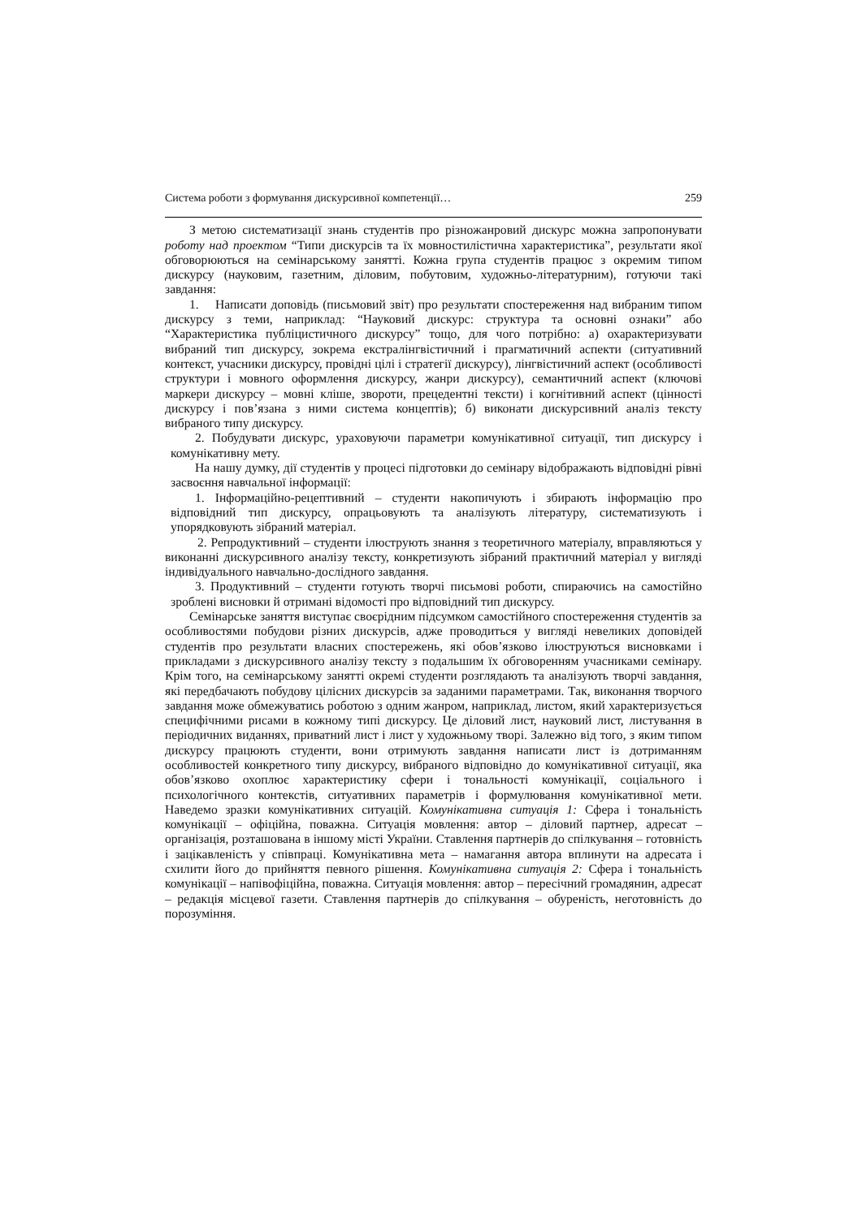Система роботи з формування дискурсивної компетенції… 259
З метою систематизації знань студентів про різножанровий дискурс можна запропонувати роботу над проектом “Типи дискурсів та їх мовностилістична характеристика”, результати якої обговорюються на семінарському занятті. Кожна група студентів працює з окремим типом дискурсу (науковим, газетним, діловим, побутовим, художньо-літературним), готуючи такі завдання:
1. Написати доповідь (письмовий звіт) про результати спостереження над вибраним типом дискурсу з теми, наприклад: “Науковий дискурс: структура та основні ознаки” або “Характеристика публіцистичного дискурсу” тощо, для чого потрібно: а) охарактеризувати вибраний тип дискурсу, зокрема екстралінгвістичний і прагматичний аспекти (ситуативний контекст, учасники дискурсу, провідні цілі і стратегії дискурсу), лінгвістичний аспект (особливості структури і мовного оформлення дискурсу, жанри дискурсу), семантичний аспект (ключові маркери дискурсу – мовні кліше, звороти, прецедентні тексти) і когнітивний аспект (цінності дискурсу і пов’язана з ними система концептів); б) виконати дискурсивний аналіз тексту вибраного типу дискурсу.
2. Побудувати дискурс, ураховуючи параметри комунікативної ситуації, тип дискурсу і комунікативну мету.
На нашу думку, дії студентів у процесі підготовки до семінару відображають відповідні рівні засвоєння навчальної інформації:
1. Інформаційно-рецептивний – студенти накопичують і збирають інформацію про відповідний тип дискурсу, опрацьовують та аналізують літературу, систематизують і упорядковують зібраний матеріал.
2. Репродуктивний – студенти ілюструють знання з теоретичного матеріалу, вправляються у виконанні дискурсивного аналізу тексту, конкретизують зібраний практичний матеріал у вигляді індивідуального навчально-дослідного завдання.
3. Продуктивний – студенти готують творчі письмові роботи, спираючись на самостійно зроблені висновки й отримані відомості про відповідний тип дискурсу.
Семінарське заняття виступає своєрідним підсумком самостійного спостереження студентів за особливостями побудови різних дискурсів, адже проводиться у вигляді невеликих доповідей студентів про результати власних спостережень, які обов’язково ілюструються висновками і прикладами з дискурсивного аналізу тексту з подальшим їх обговоренням учасниками семінару. Крім того, на семінарському занятті окремі студенти розглядають та аналізують творчі завдання, які передбачають побудову цілісних дискурсів за заданими параметрами. Так, виконання творчого завдання може обмежуватись роботою з одним жанром, наприклад, листом, який характеризується специфічними рисами в кожному типі дискурсу. Це діловий лист, науковий лист, листування в періодичних виданнях, приватний лист і лист у художньому творі. Залежно від того, з яким типом дискурсу працюють студенти, вони отримують завдання написати лист із дотриманням особливостей конкретного типу дискурсу, вибраного відповідно до комунікативної ситуації, яка обов’язково охоплює характеристику сфери і тональності комунікації, соціального і психологічного контекстів, ситуативних параметрів і формулювання комунікативної мети. Наведемо зразки комунікативних ситуацій. Комунікативна ситуація 1: Сфера і тональність комунікації – офіційна, поважна. Ситуація мовлення: автор – діловий партнер, адресат – організація, розташована в іншому місті України. Ставлення партнерів до спілкування – готовність і зацікавленість у співпраці. Комунікативна мета – намагання автора вплинути на адресата і схилити його до прийняття певного рішення. Комунікативна ситуація 2: Сфера і тональність комунікації – напівофіційна, поважна. Ситуація мовлення: автор – пересічний громадянин, адресат – редакція місцевої газети. Ставлення партнерів до спілкування – обуреність, неготовність до порозуміння.